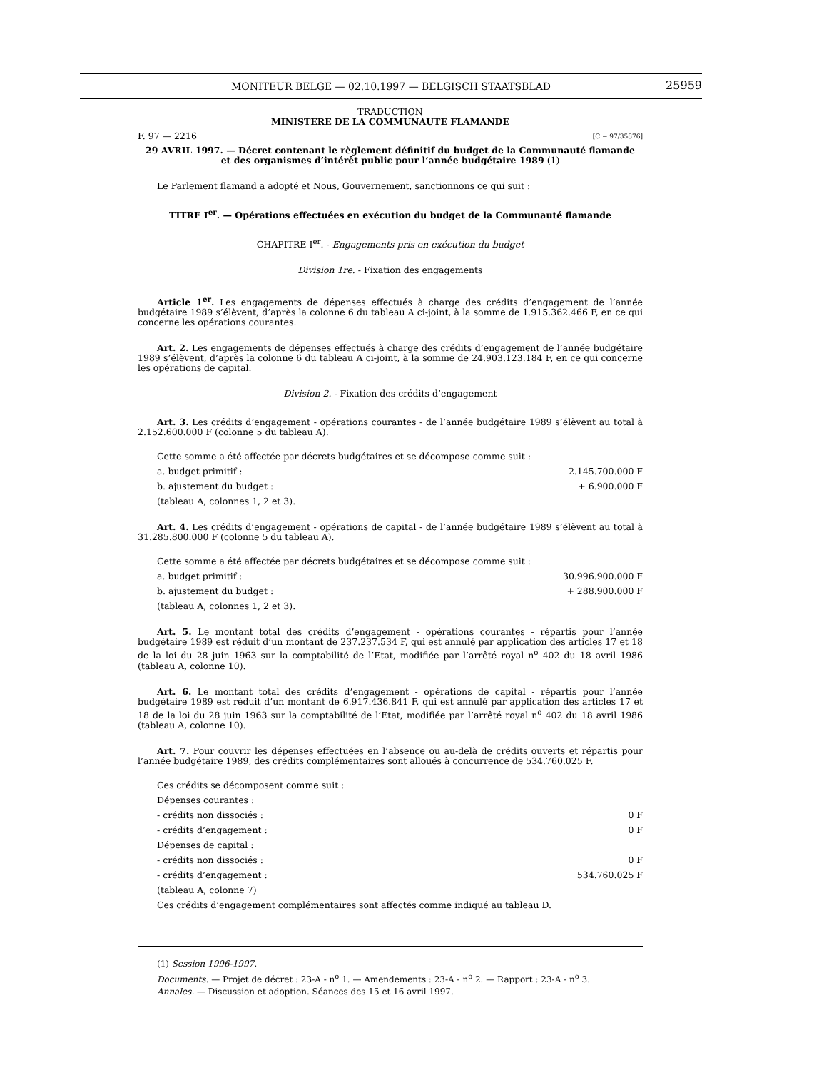MONITEUR BELGE — 02.10.1997 — BELGISCH STAATSBLAD 25959
TRADUCTION
MINISTERE DE LA COMMUNAUTE FLAMANDE
F. 97 — 2216 [C − 97/35876]
29 AVRIL 1997. — Décret contenant le règlement définitif du budget de la Communauté flamande
et des organismes d’intérêt public pour l’année budgétaire 1989 (1)
Le Parlement flamand a adopté et Nous, Gouvernement, sanctionnons ce qui suit :
TITRE I<sup>er</sup>. — Opérations effectuées en exécution du budget de la Communauté flamande
CHAPITRE I<sup>er</sup>. - Engagements pris en exécution du budget
Division 1re. - Fixation des engagements
Article 1<sup>er</sup>. Les engagements de dépenses effectués à charge des crédits d’engagement de l’année budgétaire 1989 s’élèvent, d’après la colonne 6 du tableau A ci-joint, à la somme de 1.915.362.466 F, en ce qui concerne les opérations courantes.
Art. 2. Les engagements de dépenses effectués à charge des crédits d’engagement de l’année budgétaire 1989 s’élèvent, d’après la colonne 6 du tableau A ci-joint, à la somme de 24.903.123.184 F, en ce qui concerne les opérations de capital.
Division 2. - Fixation des crédits d’engagement
Art. 3. Les crédits d’engagement - opérations courantes - de l’année budgétaire 1989 s’élèvent au total à 2.152.600.000 F (colonne 5 du tableau A).
Cette somme a été affectée par décrets budgétaires et se décompose comme suit :
a. budget primitif : 2.145.700.000 F
b. ajustement du budget : + 6.900.000 F
(tableau A, colonnes 1, 2 et 3).
Art. 4. Les crédits d’engagement - opérations de capital - de l’année budgétaire 1989 s’élèvent au total à 31.285.800.000 F (colonne 5 du tableau A).
Cette somme a été affectée par décrets budgétaires et se décompose comme suit :
a. budget primitif : 30.996.900.000 F
b. ajustement du budget : + 288.900.000 F
(tableau A, colonnes 1, 2 et 3).
Art. 5. Le montant total des crédits d’engagement - opérations courantes - répartis pour l’année budgétaire 1989 est réduit d’un montant de 237.237.534 F, qui est annulé par application des articles 17 et 18 de la loi du 28 juin 1963 sur la comptabilité de l’Etat, modifiée par l’arrêté royal n<sup>o</sup> 402 du 18 avril 1986 (tableau A, colonne 10).
Art. 6. Le montant total des crédits d’engagement - opérations de capital - répartis pour l’année budgétaire 1989 est réduit d’un montant de 6.917.436.841 F, qui est annulé par application des articles 17 et 18 de la loi du 28 juin 1963 sur la comptabilité de l’Etat, modifiée par l’arrêté royal n<sup>o</sup> 402 du 18 avril 1986 (tableau A, colonne 10).
Art. 7. Pour couvrir les dépenses effectuées en l’absence ou au-delà de crédits ouverts et répartis pour l’année budgétaire 1989, des crédits complémentaires sont alloués à concurrence de 534.760.025 F.
Ces crédits se décomposent comme suit :
Dépenses courantes :
- crédits non dissociés : 0 F
- crédits d’engagement : 0 F
Dépenses de capital :
- crédits non dissociés : 0 F
- crédits d’engagement : 534.760.025 F
(tableau A, colonne 7)
Ces crédits d’engagement complémentaires sont affectés comme indiqué au tableau D.
(1) Session 1996-1997.
Documents. — Projet de décret : 23-A - n<sup>o</sup> 1. — Amendements : 23-A - n<sup>o</sup> 2. — Rapport : 23-A - n<sup>o</sup> 3.
Annales. — Discussion et adoption. Séances des 15 et 16 avril 1997.